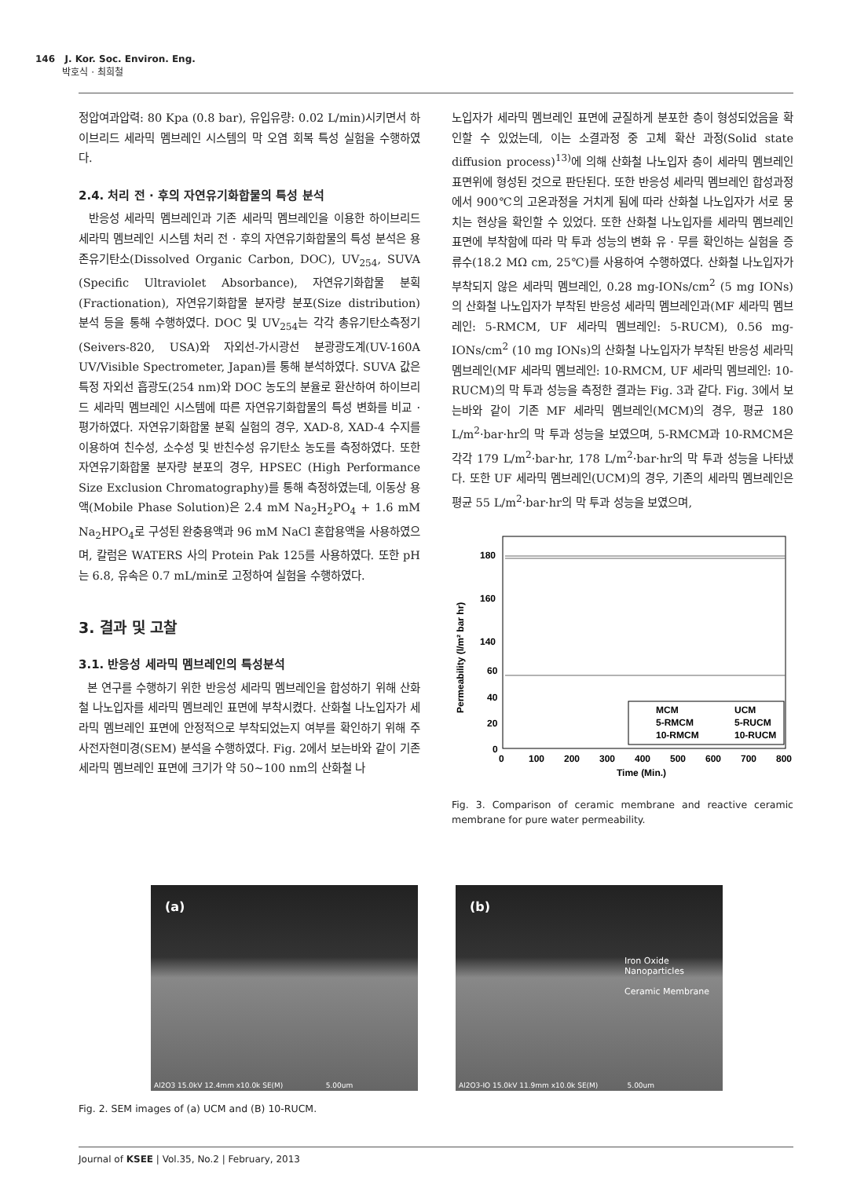146 J. Kor. Soc. Environ. Eng.
박호식 · 최희철
정압여과압력: 80 Kpa (0.8 bar), 유입유량: 0.02 L/min)시키면서 하이브리드 세라믹 멤브레인 시스템의 막 오염 회복 특성 실험을 수행하였다.
2.4. 처리 전 · 후의 자연유기화합물의 특성 분석
반응성 세라믹 멤브레인과 기존 세라믹 멤브레인을 이용한 하이브리드 세라믹 멤브레인 시스템 처리 전 · 후의 자연유기화합물의 특성 분석은 용존유기탄소(Dissolved Organic Carbon, DOC), UV<sub>254</sub>, SUVA (Specific Ultraviolet Absorbance), 자연유기화합물 분획(Fractionation), 자연유기화합물 분자량 분포(Size distribution) 분석 등을 통해 수행하였다. DOC 및 UV<sub>254</sub>는 각각 총유기탄소측정기(Seivers-820, USA)와 자외선-가시광선 분광광도계(UV-160A UV/Visible Spectrometer, Japan)를 통해 분석하였다. SUVA 값은 특정 자외선 흡광도(254 nm)와 DOC 농도의 분율로 환산하여 하이브리드 세라믹 멤브레인 시스템에 따른 자연유기화합물의 특성 변화를 비교 · 평가하였다. 자연유기화합물 분획 실험의 경우, XAD-8, XAD-4 수지를 이용하여 친수성, 소수성 및 반친수성 유기탄소 농도를 측정하였다. 또한 자연유기화합물 분자량 분포의 경우, HPSEC (High Performance Size Exclusion Chromatography)를 통해 측정하였는데, 이동상 용액(Mobile Phase Solution)은 2.4 mM Na<sub>2</sub>H<sub>2</sub>PO<sub>4</sub> + 1.6 mM Na<sub>2</sub>HPO<sub>4</sub>로 구성된 완충용액과 96 mM NaCl 혼합용액을 사용하였으며, 칼럼은 WATERS 사의 Protein Pak 125를 사용하였다. 또한 pH는 6.8, 유속은 0.7 mL/min로 고정하여 실험을 수행하였다.
3. 결과 및 고찰
3.1. 반응성 세라믹 멤브레인의 특성분석
본 연구를 수행하기 위한 반응성 세라믹 멤브레인을 합성하기 위해 산화철 나노입자를 세라믹 멤브레인 표면에 부착시켰다. 산화철 나노입자가 세라믹 멤브레인 표면에 안정적으로 부착되었는지 여부를 확인하기 위해 주사전자현미경(SEM) 분석을 수행하였다. Fig. 2에서 보는바와 같이 기존 세라믹 멤브레인 표면에 크기가 약 50~100 nm의 산화철 나
노입자가 세라믹 멤브레인 표면에 균질하게 분포한 층이 형성되었음을 확인할 수 있었는데, 이는 소결과정 중 고체 확산 과정(Solid state diffusion process)<sup>13)</sup>에 의해 산화철 나노입자 층이 세라믹 멤브레인 표면위에 형성된 것으로 판단된다. 또한 반응성 세라믹 멤브레인 합성과정에서 900℃의 고온과정을 거치게 됨에 따라 산화철 나노입자가 서로 뭉치는 현상을 확인할 수 있었다. 또한 산화철 나노입자를 세라믹 멤브레인 표면에 부착함에 따라 막 투과 성능의 변화 유 · 무를 확인하는 실험을 증류수(18.2 MΩ cm, 25℃)를 사용하여 수행하였다. 산화철 나노입자가 부착되지 않은 세라믹 멤브레인, 0.28 mg-IONs/cm<sup>2</sup> (5 mg IONs)의 산화철 나노입자가 부착된 반응성 세라믹 멤브레인과(MF 세라믹 멤브레인: 5-RMCM, UF 세라믹 멤브레인: 5-RUCM), 0.56 mg-IONs/cm<sup>2</sup> (10 mg IONs)의 산화철 나노입자가 부착된 반응성 세라믹 멤브레인(MF 세라믹 멤브레인: 10-RMCM, UF 세라믹 멤브레인: 10-RUCM)의 막 투과 성능을 측정한 결과는 Fig. 3과 같다. Fig. 3에서 보는바와 같이 기존 MF 세라믹 멤브레인(MCM)의 경우, 평균 180 L/m<sup>2</sup>·bar·hr의 막 투과 성능을 보였으며, 5-RMCM과 10-RMCM은 각각 179 L/m<sup>2</sup>·bar·hr, 178 L/m<sup>2</sup>·bar·hr의 막 투과 성능을 나타냈다. 또한 UF 세라믹 멤브레인(UCM)의 경우, 기존의 세라믹 멤브레인은 평균 55 L/m<sup>2</sup>·bar·hr의 막 투과 성능을 보였으며,
Permeability (l/m² bar hr)
180
160
140
60
40
20
0
0
100
200
300
400
500
600
700
800
Time (Min.)
MCM
UCM
5-RMCM
5-RUCM
10-RMCM
10-RUCM
Fig. 3. Comparison of ceramic membrane and reactive ceramic membrane for pure water permeability.
(a)
Al2O3 15.0kV 12.4mm x10.0k SE(M) 5.00um
(b)
Iron Oxide
Nanoparticles
Ceramic Membrane
Al2O3-IO 15.0kV 11.9mm x10.0k SE(M) 5.00um
Fig. 2. SEM images of (a) UCM and (B) 10-RUCM.
Journal of KSEE | Vol.35, No.2 | February, 2013